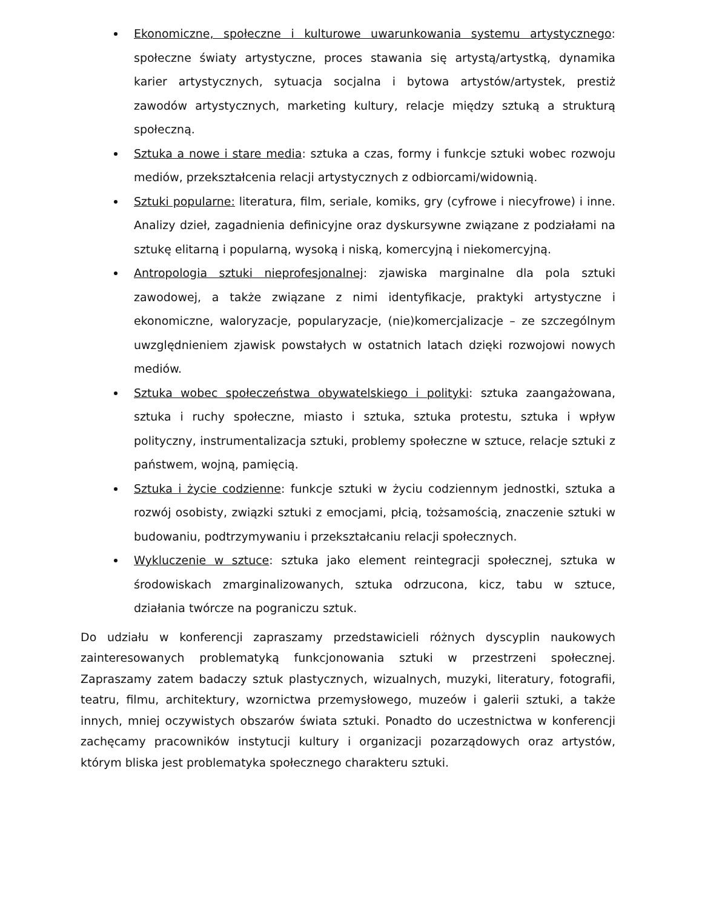Ekonomiczne, społeczne i kulturowe uwarunkowania systemu artystycznego: społeczne światy artystyczne, proces stawania się artystą/artystką, dynamika karier artystycznych, sytuacja socjalna i bytowa artystów/artystek, prestiż zawodów artystycznych, marketing kultury, relacje między sztuką a strukturą społeczną.
Sztuka a nowe i stare media: sztuka a czas, formy i funkcje sztuki wobec rozwoju mediów, przekształcenia relacji artystycznych z odbiorcami/widownią.
Sztuki popularne: literatura, film, seriale, komiks, gry (cyfrowe i niecyfrowe) i inne. Analizy dzieł, zagadnienia definicyjne oraz dyskursywne związane z podziałami na sztukę elitarną i popularną, wysoką i niską, komercyjną i niekomercyjną.
Antropologia sztuki nieprofesjonalnej: zjawiska marginalne dla pola sztuki zawodowej, a także związane z nimi identyfikacje, praktyki artystyczne i ekonomiczne, waloryzacje, popularyzacje, (nie)komercjalizacje – ze szczególnym uwzględnieniem zjawisk powstałych w ostatnich latach dzięki rozwojowi nowych mediów.
Sztuka wobec społeczeństwa obywatelskiego i polityki: sztuka zaangażowana, sztuka i ruchy społeczne, miasto i sztuka, sztuka protestu, sztuka i wpływ polityczny, instrumentalizacja sztuki, problemy społeczne w sztuce, relacje sztuki z państwem, wojną, pamięcią.
Sztuka i życie codzienne: funkcje sztuki w życiu codziennym jednostki, sztuka a rozwój osobisty, związki sztuki z emocjami, płcią, tożsamością, znaczenie sztuki w budowaniu, podtrzymywaniu i przekształcaniu relacji społecznych.
Wykluczenie w sztuce: sztuka jako element reintegracji społecznej, sztuka w środowiskach zmarginalizowanych, sztuka odrzucona, kicz, tabu w sztuce, działania twórcze na pograniczu sztuk.
Do udziału w konferencji zapraszamy przedstawicieli różnych dyscyplin naukowych zainteresowanych problematyką funkcjonowania sztuki w przestrzeni społecznej. Zapraszamy zatem badaczy sztuk plastycznych, wizualnych, muzyki, literatury, fotografii, teatru, filmu, architektury, wzornictwa przemysłowego, muzeów i galerii sztuki, a także innych, mniej oczywistych obszarów świata sztuki. Ponadto do uczestnictwa w konferencji zachęcamy pracowników instytucji kultury i organizacji pozarządowych oraz artystów, którym bliska jest problematyka społecznego charakteru sztuki.